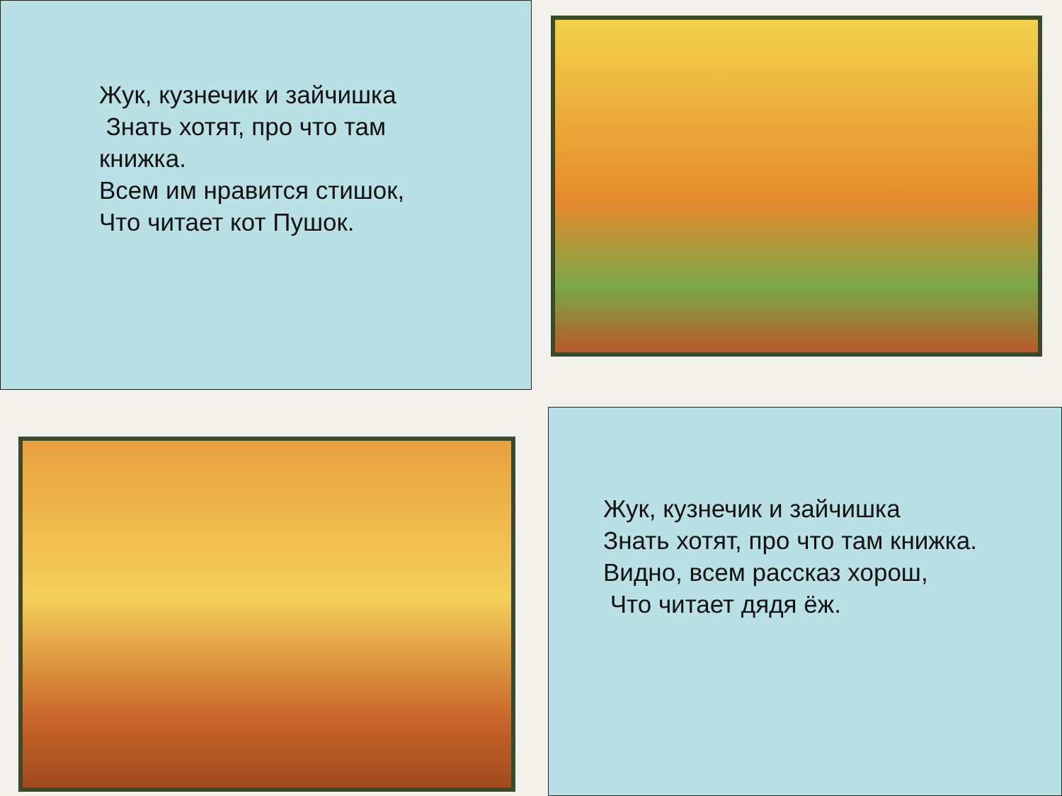Жук, кузнечик и зайчишка
Знать хотят, про что там
книжка.
Всем им нравится стишок,
Что читает кот Пушок.
Жук, кузнечик и зайчишка
Знать хотят, про что там книжка.
Видно, всем рассказ хорош,
Что читает дядя ёж.